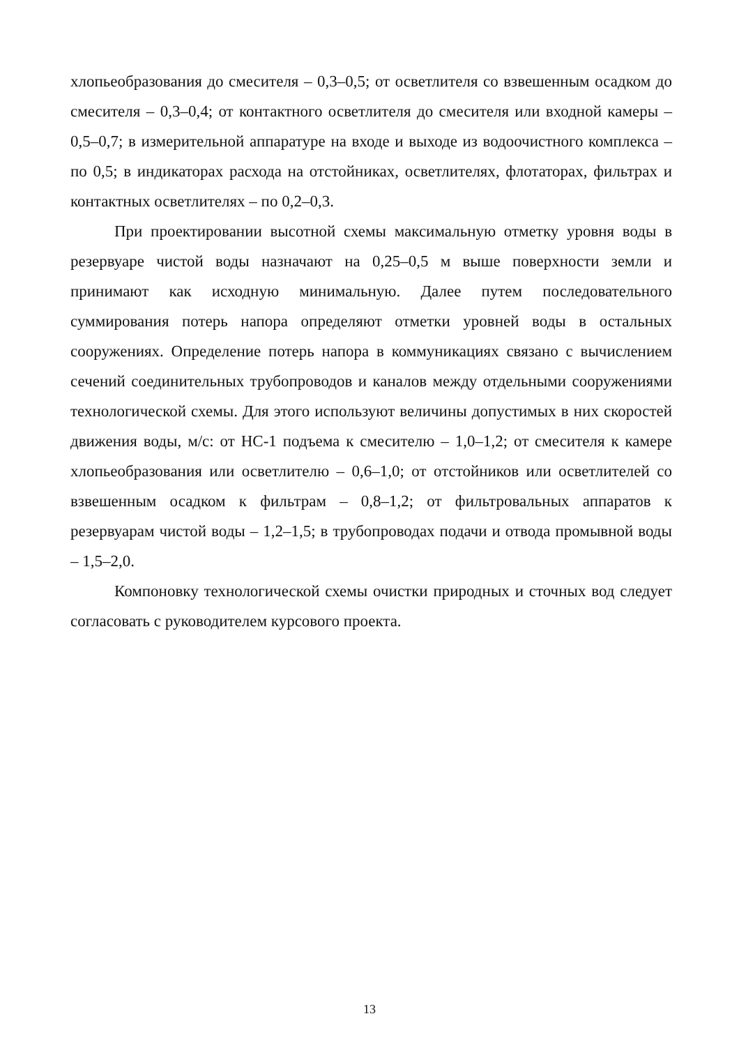хлопьеобразования до смесителя – 0,3–0,5; от осветлителя со взвешенным осадком до смесителя – 0,3–0,4; от контактного осветлителя до смесителя или входной камеры – 0,5–0,7; в измерительной аппаратуре на входе и выходе из водоочистного комплекса – по 0,5; в индикаторах расхода на отстойниках, осветлителях, флотаторах, фильтрах и контактных осветлителях – по 0,2–0,3.
При проектировании высотной схемы максимальную отметку уровня воды в резервуаре чистой воды назначают на 0,25–0,5 м выше поверхности земли и принимают как исходную минимальную. Далее путем последовательного суммирования потерь напора определяют отметки уровней воды в остальных сооружениях. Определение потерь напора в коммуникациях связано с вычислением сечений соединительных трубопроводов и каналов между отдельными сооружениями технологической схемы. Для этого используют величины допустимых в них скоростей движения воды, м/с: от НС-1 подъема к смесителю – 1,0–1,2; от смесителя к камере хлопьеобразования или осветлителю – 0,6–1,0; от отстойников или осветлителей со взвешенным осадком к фильтрам – 0,8–1,2; от фильтровальных аппаратов к резервуарам чистой воды – 1,2–1,5; в трубопроводах подачи и отвода промывной воды – 1,5–2,0.
Компоновку технологической схемы очистки природных и сточных вод следует согласовать с руководителем курсового проекта.
13